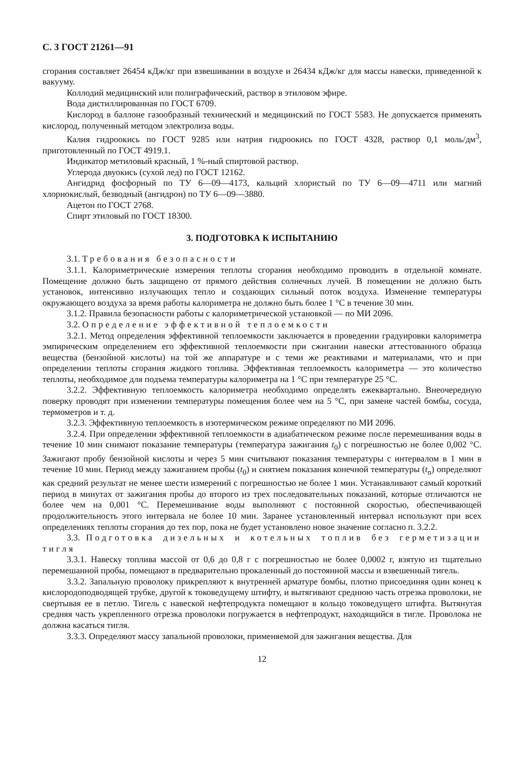С. 3 ГОСТ 21261—91
сгорания составляет 26454 кДж/кг при взвешивании в воздухе и 26434 кДж/кг для массы навески, приведенной к вакууму.
Коллодий медицинский или полиграфический, раствор в этиловом эфире.
Вода дистиллированная по ГОСТ 6709.
Кислород в баллоне газообразный технический и медицинский по ГОСТ 5583. Не допускается применять кислород, полученный методом электролиза воды.
Калия гидроокись по ГОСТ 9285 или натрия гидроокись по ГОСТ 4328, раствор 0,1 моль/дм<sup>3</sup>, приготовленный по ГОСТ 4919.1.
Индикатор метиловый красный, 1 %-ный спиртовой раствор.
Углерода двуокись (сухой лед) по ГОСТ 12162.
Ангидрид фосфорный по ТУ 6—09—4173, кальций хлористый по ТУ 6—09—4711 или магний хлорнокислый, безводный (ангидрон) по ТУ 6—09—3880.
Ацетон по ГОСТ 2768.
Спирт этиловый по ГОСТ 18300.
3. ПОДГОТОВКА К ИСПЫТАНИЮ
3.1. Требования безопасности
3.1.1. Калориметрические измерения теплоты сгорания необходимо проводить в отдельной комнате. Помещение должно быть защищено от прямого действия солнечных лучей. В помещении не должно быть установок, интенсивно излучающих тепло и создающих сильный поток воздуха. Изменение температуры окружающего воздуха за время работы калориметра не должно быть более 1 °С в течение 30 мин.
3.1.2. Правила безопасности работы с калориметрической установкой — по МИ 2096.
3.2. Определение эффективной теплоемкости
3.2.1. Метод определения эффективной теплоемкости заключается в проведении градуировки калориметра эмпирическим определением его эффективной теплоемкости при сжигании навески аттестованного образца вещества (бензойной кислоты) на той же аппаратуре и с теми же реактивами и материалами, что и при определении теплоты сгорания жидкого топлива. Эффективная теплоемкость калориметра — это количество теплоты, необходимое для подъема температуры калориметра на 1 °С при температуре 25 °С.
3.2.2. Эффективную теплоемкость калориметра необходимо определять ежеквартально. Внеочередную поверку проводят при изменении температуры помещения более чем на 5 °С, при замене частей бомбы, сосуда, термометров и т. д.
3.2.3. Эффективную теплоемкость в изотермическом режиме определяют по МИ 2096.
3.2.4. При определении эффективной теплоемкости в адиабатическом режиме после перемешивания воды в течение 10 мин снимают показание температуры (температура зажигания t<sub>0</sub>) с погрешностью не более 0,002 °С. Зажигают пробу бензойной кислоты и через 5 мин считывают показания температуры с интервалом в 1 мин в течение 10 мин. Период между зажиганием пробы (t<sub>0</sub>) и снятием показания конечной температуры (t<sub>n</sub>) определяют как средний результат не менее шести измерений с погрешностью не более 1 мин. Устанавливают самый короткий период в минутах от зажигания пробы до второго из трех последовательных показаний, которые отличаются не более чем на 0,001 °С. Перемешивание воды выполняют с постоянной скоростью, обеспечивающей продолжительность этого интервала не более 10 мин. Заранее установленный интервал используют при всех определениях теплоты сгорания до тех пор, пока не будет установлено новое значение согласно п. 3.2.2.
3.3. Подготовка дизельных и котельных топлив без герметизации тигля
3.3.1. Навеску топлива массой от 0,6 до 0,8 г с погрешностью не более 0,0002 г, взятую из тщательно перемешанной пробы, помещают в предварительно прокаленный до постоянной массы и взвешенный тигель.
3.3.2. Запальную проволоку прикрепляют к внутренней арматуре бомбы, плотно присоединяя один конец к кислородоподводящей трубке, другой к токоведущему штифту, и вытягивают среднюю часть отрезка проволоки, не свертывая ее в петлю. Тигель с навеской нефтепродукта помещают в кольцо токоведущего штифта. Вытянутая средняя часть укрепленного отрезка проволоки погружается в нефтепродукт, находящийся в тигле. Проволока не должна касаться тигля.
3.3.3. Определяют массу запальной проволоки, применяемой для зажигания вещества. Для
12